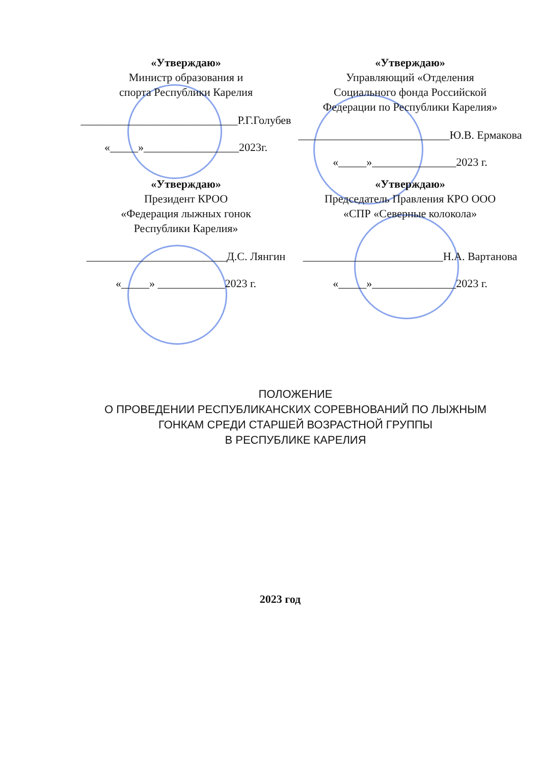«Утверждаю»
Министр образования и
спорта Республики Карелия
____________________________Р.Г.Голубев
«_____»_________________2023г.
«Утверждаю»
Управляющий «Отделения
Социального фонда Российской
Федерации по Республики Карелия»
___________________________Ю.В. Ермакова
«_____»_______________2023 г.
«Утверждаю»
Президент КРОО
«Федерация лыжных гонок
Республики Карелия»
_________________________Д.С. Лянгин
«_____» ____________2023 г.
«Утверждаю»
Председатель Правления КРО ООО
«СПР «Северные колокола»
_________________________Н.А. Вартанова
«_____»_______________2023 г.
ПОЛОЖЕНИЕ
О ПРОВЕДЕНИИ РЕСПУБЛИКАНСКИХ СОРЕВНОВАНИЙ ПО ЛЫЖНЫМ
ГОНКАМ СРЕДИ СТАРШЕЙ ВОЗРАСТНОЙ ГРУППЫ
В РЕСПУБЛИКЕ КАРЕЛИЯ
2023 год